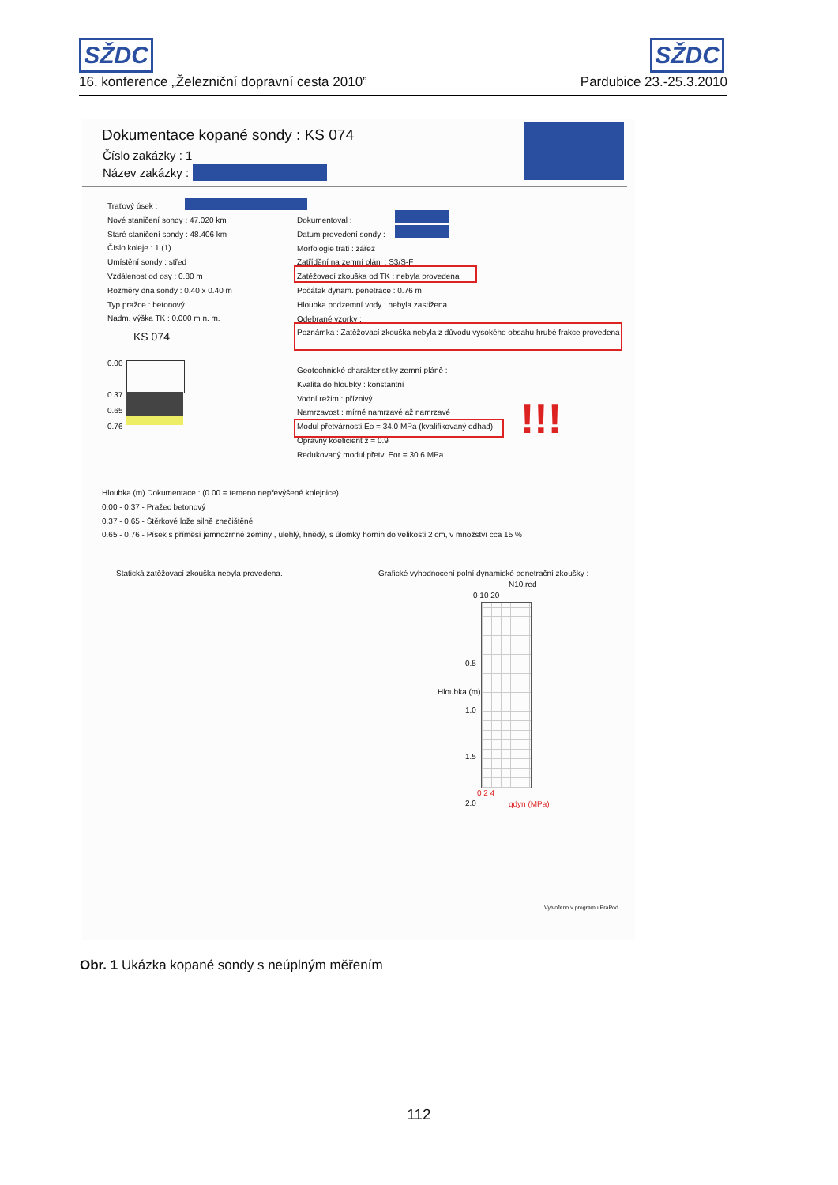SŽDC SŽDC
16. konference „Železniční dopravní cesta 2010” Pardubice 23.-25.3.2010
Dokumentace kopané sondy : KS 074
Číslo zakázky : 1
Název zakázky :
Traťový úsek :
Nové staničení sondy : 47.020 km
Staré staničení sondy : 48.406 km
Číslo koleje : 1 (1)
Umístění sondy : střed
Vzdálenost od osy : 0.80 m
Rozměry dna sondy : 0.40 x 0.40 m
Typ pražce : betonový
Nadm. výška TK : 0.000 m n. m.
Dokumentoval :
Datum provedení sondy :
Morfologie trati : zářez
Zatřídění na zemní pláni : S3/S-F
Zatěžovací zkouška od TK : nebyla provedena
Počátek dynam. penetrace : 0.76 m
Hloubka podzemní vody : nebyla zastižena
Odebrané vzorky :
Poznámka : Zatěžovací zkouška nebyla z důvodu vysokého obsahu hrubé frakce provedena
KS 074
0.00
0.37
0.65
0.76
Geotechnické charakteristiky zemní pláně :
Kvalita do hloubky : konstantní
Vodní režim : příznivý
Namrzavost : mírně namrzavé až namrzavé
Modul přetvárnosti Eo = 34.0 MPa (kvalifikovaný odhad)
Opravný koeficient z = 0.9
Redukovaný modul přetv. Eor = 30.6 MPa
!!!
Hloubka (m) Dokumentace : (0.00 = temeno nepřevýšené kolejnice)
0.00 - 0.37 - Pražec betonový
0.37 - 0.65 - Štěrkové lože silně znečištěné
0.65 - 0.76 - Písek s příměsí jemnozrnné zeminy , ulehlý, hnědý, s úlomky hornin do velikosti 2 cm, v množství cca 15 %
Statická zatěžovací zkouška nebyla provedena. Grafické vyhodnocení polní dynamické penetrační zkoušky :
N10,red
0 10 20
0.5
1.0
1.5
2.0
Hloubka (m)
0 2 4
qdyn (MPa)
Vytvořeno v programu PraPod
Obr. 1 Ukázka kopané sondy s neúplným měřením
112